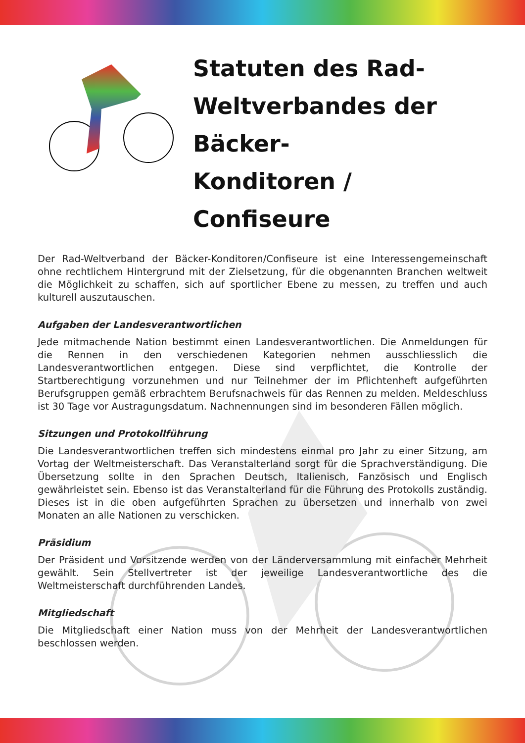Statuten des Rad-
Weltverbandes der Bäcker-
Konditoren / Confiseure
Der Rad-Weltverband der Bäcker-Konditoren/Confiseure ist eine Interessengemeinschaft ohne rechtlichem Hintergrund mit der Zielsetzung, für die obgenannten Branchen weltweit die Möglichkeit zu schaffen, sich auf sportlicher Ebene zu messen, zu treffen und auch kulturell auszutauschen.
Aufgaben der Landesverantwortlichen
Jede mitmachende Nation bestimmt einen Landesverantwortlichen. Die Anmeldungen für die Rennen in den verschiedenen Kategorien nehmen ausschliesslich die Landesverantwortlichen entgegen. Diese sind verpflichtet, die Kontrolle der Startberechtigung vorzunehmen und nur Teilnehmer der im Pflichtenheft aufgeführten Berufsgruppen gemäß erbrachtem Berufsnachweis für das Rennen zu melden. Meldeschluss ist 30 Tage vor Austragungsdatum. Nachnennungen sind im besonderen Fällen möglich.
Sitzungen und Protokollführung
Die Landesverantwortlichen treffen sich mindestens einmal pro Jahr zu einer Sitzung, am Vortag der Weltmeisterschaft. Das Veranstalterland sorgt für die Sprachverständigung. Die Übersetzung sollte in den Sprachen Deutsch, Italienisch, Fanzösisch und Englisch gewährleistet sein. Ebenso ist das Veranstalterland für die Führung des Protokolls zuständig. Dieses ist in die oben aufgeführten Sprachen zu übersetzen und innerhalb von zwei Monaten an alle Nationen zu verschicken.
Präsidium
Der Präsident und Vorsitzende werden von der Länderversammlung mit einfacher Mehrheit gewählt. Sein Stellvertreter ist der jeweilige Landesverantwortliche des die Weltmeisterschaft durchführenden Landes.
Mitgliedschaft
Die Mitgliedschaft einer Nation muss von der Mehrheit der Landesverantwortlichen beschlossen werden.